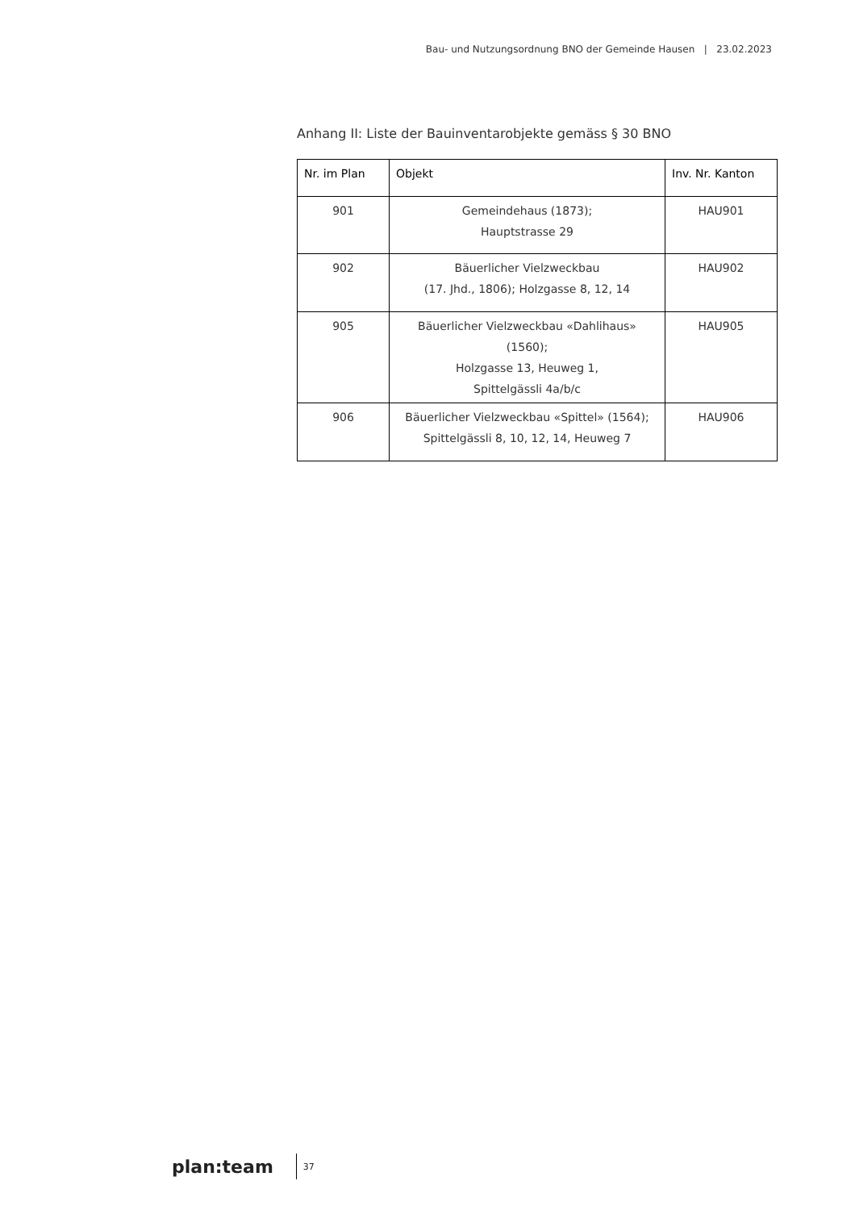Bau- und Nutzungsordnung BNO der Gemeinde Hausen | 23.02.2023
Anhang II: Liste der Bauinventarobjekte gemäss § 30 BNO
| Nr. im Plan | Objekt | Inv. Nr. Kanton |
| --- | --- | --- |
| 901 | Gemeindehaus (1873); Hauptstrasse 29 | HAU901 |
| 902 | Bäuerlicher Vielzweckbau (17. Jhd., 1806); Holzgasse 8, 12, 14 | HAU902 |
| 905 | Bäuerlicher Vielzweckbau «Dahlihaus» (1560); Holzgasse 13, Heuweg 1, Spittelgässli 4a/b/c | HAU905 |
| 906 | Bäuerlicher Vielzweckbau «Spittel» (1564); Spittelgässli 8, 10, 12, 14, Heuweg 7 | HAU906 |
plan:team 37